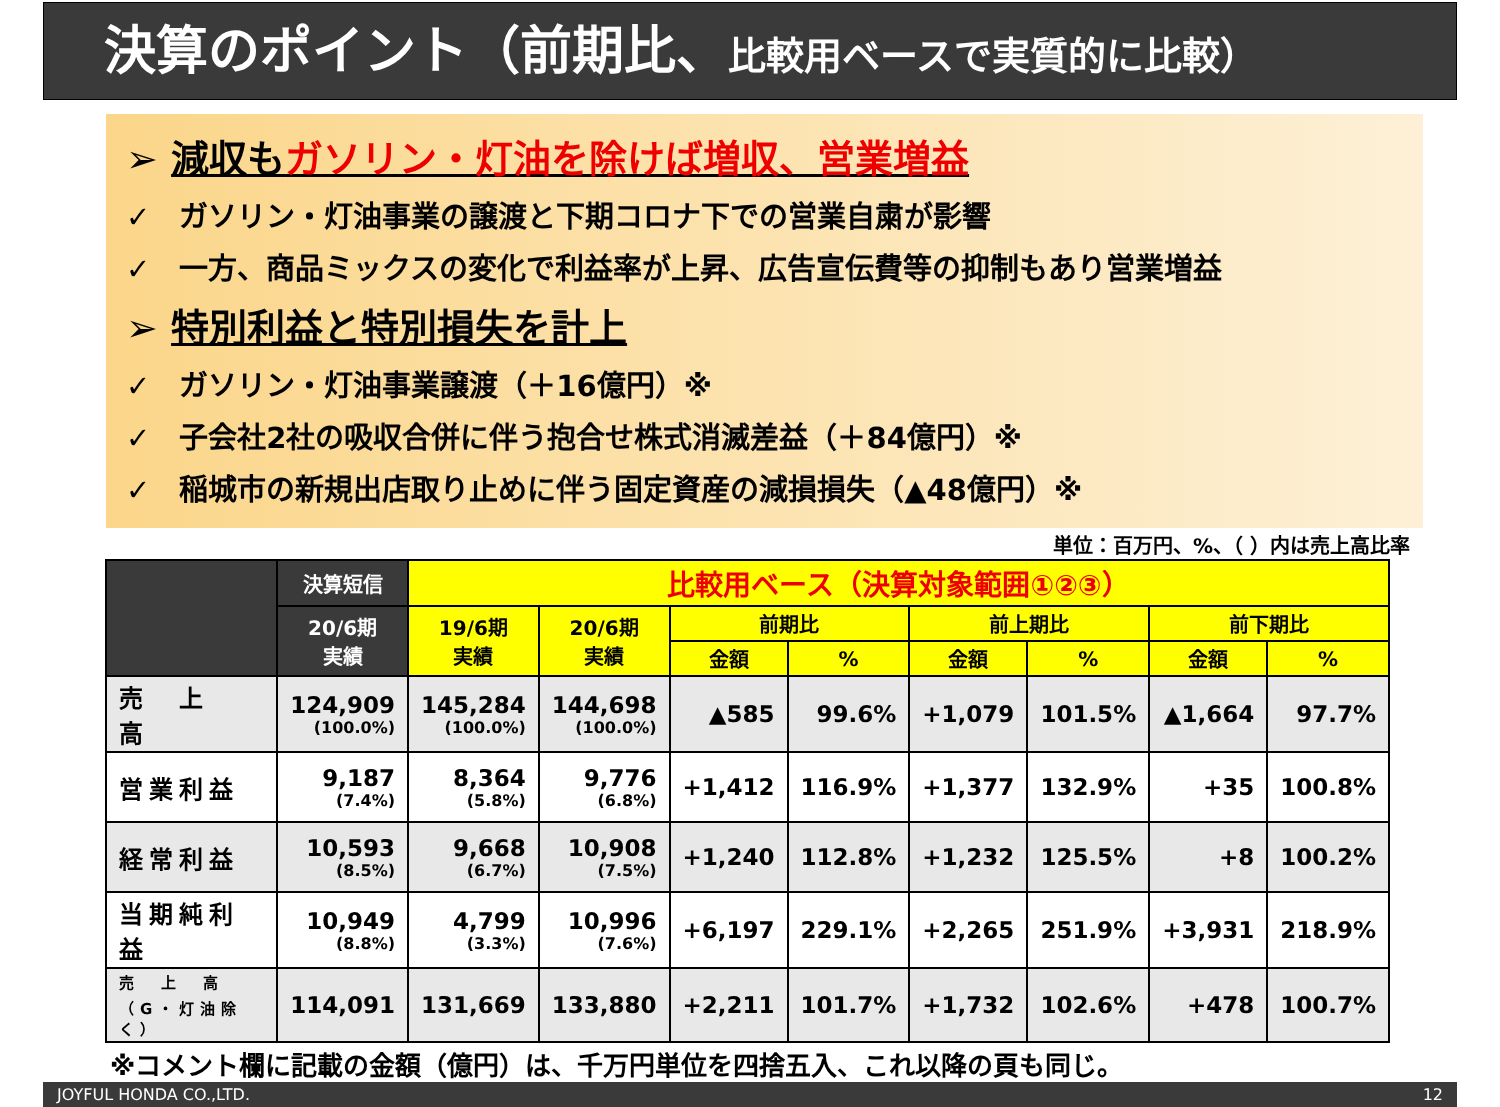決算のポイント（前期比、比較用ベースで実質的に比較）
➢ 減収もガソリン・灯油を除けば増収、営業増益
✓　ガソリン・灯油事業の譲渡と下期コロナ下での営業自粛が影響
✓　一方、商品ミックスの変化で利益率が上昇、広告宣伝費等の抑制もあり営業増益
➢ 特別利益と特別損失を計上
✓　ガソリン・灯油事業譲渡（＋16億円）※
✓　子会社2社の吸収合併に伴う抱合せ株式消滅差益（＋84億円）※
✓　稲城市の新規出店取り止めに伴う固定資産の減損損失（▲48億円）※
単位：百万円、%、（ ）内は売上高比率
| | 決算短信 | 比較用ベース（決算対象範囲①②③） | | | | | | | |
| --- | --- | --- | --- | --- | --- | --- | --- | --- | --- |
| | 20/6期 実績 | 19/6期 実績 | 20/6期 実績 | 前期比 | | 前上期比 | | 前下期比 | |
| | | | | 金額 | % | 金額 | % | 金額 | % |
| 売 上 高 | 124,909 (100.0%) | 145,284 (100.0%) | 144,698 (100.0%) | ▲585 | 99.6% | +1,079 | 101.5% | ▲1,664 | 97.7% |
| 営業利益 | 9,187 (7.4%) | 8,364 (5.8%) | 9,776 (6.8%) | +1,412 | 116.9% | +1,377 | 132.9% | +35 | 100.8% |
| 経常利益 | 10,593 (8.5%) | 9,668 (6.7%) | 10,908 (7.5%) | +1,240 | 112.8% | +1,232 | 125.5% | +8 | 100.2% |
| 当期純利益 | 10,949 (8.8%) | 4,799 (3.3%) | 10,996 (7.6%) | +6,197 | 229.1% | +2,265 | 251.9% | +3,931 | 218.9% |
| 売 上 高 （G・灯油除く） | 114,091 | 131,669 | 133,880 | +2,211 | 101.7% | +1,732 | 102.6% | +478 | 100.7% |
※コメント欄に記載の金額（億円）は、千万円単位を四捨五入、これ以降の頁も同じ。
JOYFUL HONDA CO.,LTD. 12